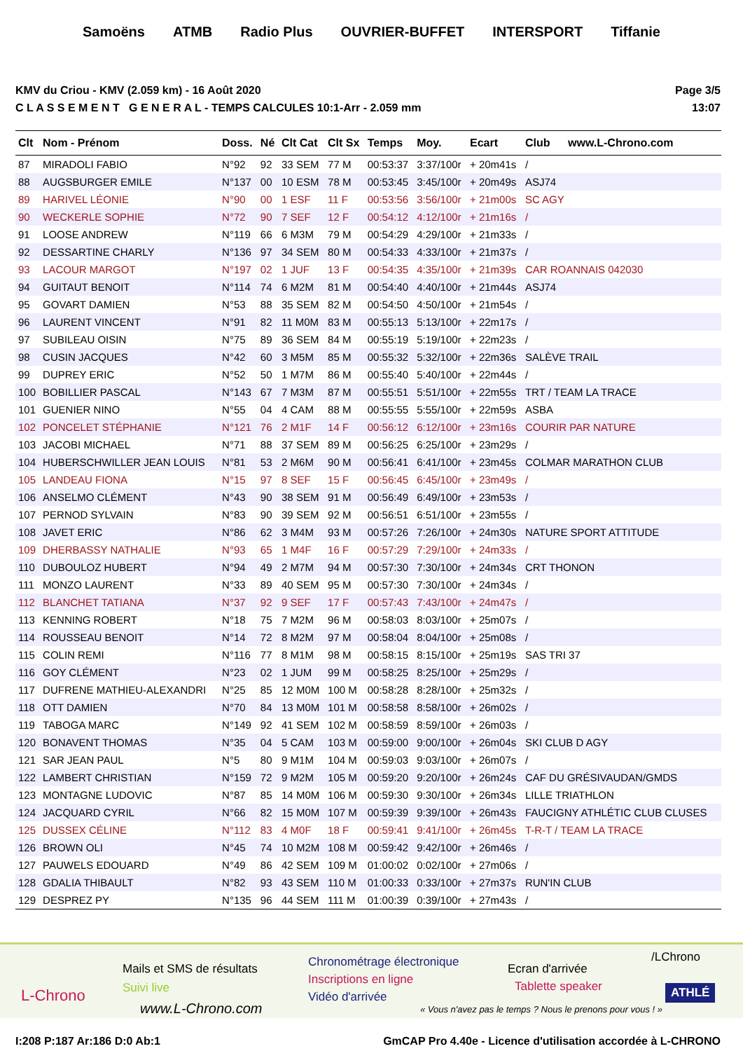Samoëns ATMB Radio Plus OUVRIER-BUFFET INTERSPORT Tiffanie
KMV du Criou - KMV (2.059 km) - 16 Août 2020
C L A S S E M E N T G E N E R A L - TEMPS CALCULES 10:1-Arr - 2.059 mm
Page 3/5
13:07
| Clt | Nom - Prénom | Doss. | Né | Clt Cat | Clt Sx | Temps | Moy. | Ecart | Club | www.L-Chrono.com |
| --- | --- | --- | --- | --- | --- | --- | --- | --- | --- | --- |
| 87 | MIRADOLI FABIO | N°92 | 92 | 33 SEM | 77 M | 00:53:37 | 3:37/100r | + 20m41s | / | |
| 88 | AUGSBURGER EMILE | N°137 | 00 | 10 ESM | 78 M | 00:53:45 | 3:45/100r | + 20m49s | ASJ74 | |
| 89 | HARIVEL LÉONIE | N°90 | 00 | 1 ESF | 11 F | 00:53:56 | 3:56/100r | + 21m00s | SC AGY | |
| 90 | WECKERLE SOPHIE | N°72 | 90 | 7 SEF | 12 F | 00:54:12 | 4:12/100r | + 21m16s | / | |
| 91 | LOOSE ANDREW | N°119 | 66 | 6 M3M | 79 M | 00:54:29 | 4:29/100r | + 21m33s | / | |
| 92 | DESSARTINE CHARLY | N°136 | 97 | 34 SEM | 80 M | 00:54:33 | 4:33/100r | + 21m37s | / | |
| 93 | LACOUR MARGOT | N°197 | 02 | 1 JUF | 13 F | 00:54:35 | 4:35/100r | + 21m39s | CAR ROANNAIS 042030 | |
| 94 | GUITAUT BENOIT | N°114 | 74 | 6 M2M | 81 M | 00:54:40 | 4:40/100r | + 21m44s | ASJ74 | |
| 95 | GOVART DAMIEN | N°53 | 88 | 35 SEM | 82 M | 00:54:50 | 4:50/100r | + 21m54s | / | |
| 96 | LAURENT VINCENT | N°91 | 82 | 11 M0M | 83 M | 00:55:13 | 5:13/100r | + 22m17s | / | |
| 97 | SUBILEAU OISIN | N°75 | 89 | 36 SEM | 84 M | 00:55:19 | 5:19/100r | + 22m23s | / | |
| 98 | CUSIN JACQUES | N°42 | 60 | 3 M5M | 85 M | 00:55:32 | 5:32/100r | + 22m36s | SALÈVE TRAIL | |
| 99 | DUPREY ERIC | N°52 | 50 | 1 M7M | 86 M | 00:55:40 | 5:40/100r | + 22m44s | / | |
| 100 | BOBILLIER PASCAL | N°143 | 67 | 7 M3M | 87 M | 00:55:51 | 5:51/100r | + 22m55s | TRT / TEAM LA TRACE | |
| 101 | GUENIER NINO | N°55 | 04 | 4 CAM | 88 M | 00:55:55 | 5:55/100r | + 22m59s | ASBA | |
| 102 | PONCELET STÉPHANIE | N°121 | 76 | 2 M1F | 14 F | 00:56:12 | 6:12/100r | + 23m16s | COURIR PAR NATURE | |
| 103 | JACOBI MICHAEL | N°71 | 88 | 37 SEM | 89 M | 00:56:25 | 6:25/100r | + 23m29s | / | |
| 104 | HUBERSCHWILLER JEAN LOUIS | N°81 | 53 | 2 M6M | 90 M | 00:56:41 | 6:41/100r | + 23m45s | COLMAR MARATHON CLUB | |
| 105 | LANDEAU FIONA | N°15 | 97 | 8 SEF | 15 F | 00:56:45 | 6:45/100r | + 23m49s | / | |
| 106 | ANSELMO CLÉMENT | N°43 | 90 | 38 SEM | 91 M | 00:56:49 | 6:49/100r | + 23m53s | / | |
| 107 | PERNOD SYLVAIN | N°83 | 90 | 39 SEM | 92 M | 00:56:51 | 6:51/100r | + 23m55s | / | |
| 108 | JAVET ERIC | N°86 | 62 | 3 M4M | 93 M | 00:57:26 | 7:26/100r | + 24m30s | NATURE SPORT ATTITUDE | |
| 109 | DHERBASSY NATHALIE | N°93 | 65 | 1 M4F | 16 F | 00:57:29 | 7:29/100r | + 24m33s | / | |
| 110 | DUBOULOZ HUBERT | N°94 | 49 | 2 M7M | 94 M | 00:57:30 | 7:30/100r | + 24m34s | CRT THONON | |
| 111 | MONZO LAURENT | N°33 | 89 | 40 SEM | 95 M | 00:57:30 | 7:30/100r | + 24m34s | / | |
| 112 | BLANCHET TATIANA | N°37 | 92 | 9 SEF | 17 F | 00:57:43 | 7:43/100r | + 24m47s | / | |
| 113 | KENNING ROBERT | N°18 | 75 | 7 M2M | 96 M | 00:58:03 | 8:03/100r | + 25m07s | / | |
| 114 | ROUSSEAU BENOIT | N°14 | 72 | 8 M2M | 97 M | 00:58:04 | 8:04/100r | + 25m08s | / | |
| 115 | COLIN REMI | N°116 | 77 | 8 M1M | 98 M | 00:58:15 | 8:15/100r | + 25m19s | SAS TRI 37 | |
| 116 | GOY CLÉMENT | N°23 | 02 | 1 JUM | 99 M | 00:58:25 | 8:25/100r | + 25m29s | / | |
| 117 | DUFRENE MATHIEU-ALEXANDRI | N°25 | 85 | 12 M0M | 100 M | 00:58:28 | 8:28/100r | + 25m32s | / | |
| 118 | OTT DAMIEN | N°70 | 84 | 13 M0M | 101 M | 00:58:58 | 8:58/100r | + 26m02s | / | |
| 119 | TABOGA MARC | N°149 | 92 | 41 SEM | 102 M | 00:58:59 | 8:59/100r | + 26m03s | / | |
| 120 | BONAVENT THOMAS | N°35 | 04 | 5 CAM | 103 M | 00:59:00 | 9:00/100r | + 26m04s | SKI CLUB D AGY | |
| 121 | SAR JEAN PAUL | N°5 | 80 | 9 M1M | 104 M | 00:59:03 | 9:03/100r | + 26m07s | / | |
| 122 | LAMBERT CHRISTIAN | N°159 | 72 | 9 M2M | 105 M | 00:59:20 | 9:20/100r | + 26m24s | CAF DU GRÉSIVAUDAN/GMDS | |
| 123 | MONTAGNE LUDOVIC | N°87 | 85 | 14 M0M | 106 M | 00:59:30 | 9:30/100r | + 26m34s | LILLE TRIATHLON | |
| 124 | JACQUARD CYRIL | N°66 | 82 | 15 M0M | 107 M | 00:59:39 | 9:39/100r | + 26m43s | FAUCIGNY ATHLÉTIC CLUB CLUSES | |
| 125 | DUSSEX CÉLINE | N°112 | 83 | 4 M0F | 18 F | 00:59:41 | 9:41/100r | + 26m45s | T-R-T / TEAM LA TRACE | |
| 126 | BROWN OLI | N°45 | 74 | 10 M2M | 108 M | 00:59:42 | 9:42/100r | + 26m46s | / | |
| 127 | PAUWELS EDOUARD | N°49 | 86 | 42 SEM | 109 M | 01:00:02 | 0:02/100r | + 27m06s | / | |
| 128 | GDALIA THIBAULT | N°82 | 93 | 43 SEM | 110 M | 01:00:33 | 0:33/100r | + 27m37s | RUN'IN CLUB | |
| 129 | DESPREZ PY | N°135 | 96 | 44 SEM | 111 M | 01:00:39 | 0:39/100r | + 27m43s | / | |
L-Chrono
Mails et SMS de résultats
Suivi live
www.L-Chrono.com
Chronométrage électronique
Inscriptions en ligne
Vidéo d'arrivée
« Vous n'avez pas le temps ? Nous le prenons pour vous ! »
Ecran d'arrivée
Tablette speaker
/LChrono
ATHLÉ
I:208 P:187 Ar:186 D:0 Ab:1 GmCAP Pro 4.40e - Licence d'utilisation accordée à L-CHRONO